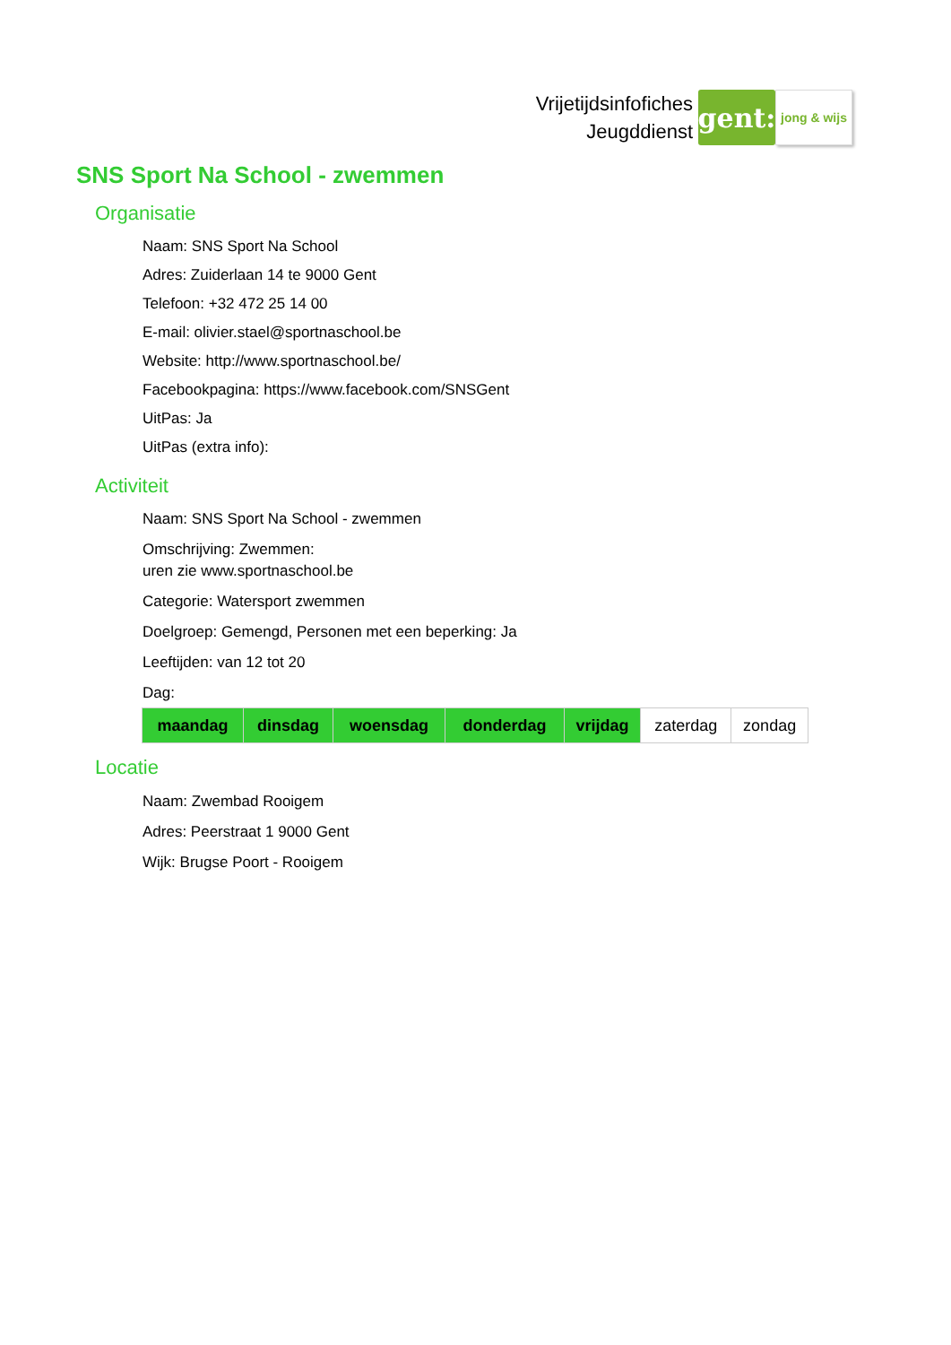Vrijetijdsinfofiches
Jeugddienst
gent:
jong & wijs
SNS Sport Na School - zwemmen
Organisatie
Naam: SNS Sport Na School
Adres: Zuiderlaan 14 te 9000 Gent
Telefoon: +32 472 25 14 00
E-mail: olivier.stael@sportnaschool.be
Website: http://www.sportnaschool.be/
Facebookpagina: https://www.facebook.com/SNSGent
UitPas: Ja
UitPas (extra info):
Activiteit
Naam: SNS Sport Na School - zwemmen
Omschrijving: Zwemmen:
uren zie www.sportnaschool.be
Categorie: Watersport zwemmen
Doelgroep: Gemengd, Personen met een beperking: Ja
Leeftijden: van 12 tot 20
Dag:
| maandag | dinsdag | woensdag | donderdag | vrijdag | zaterdag | zondag |
Locatie
Naam: Zwembad Rooigem
Adres: Peerstraat 1 9000 Gent
Wijk: Brugse Poort - Rooigem